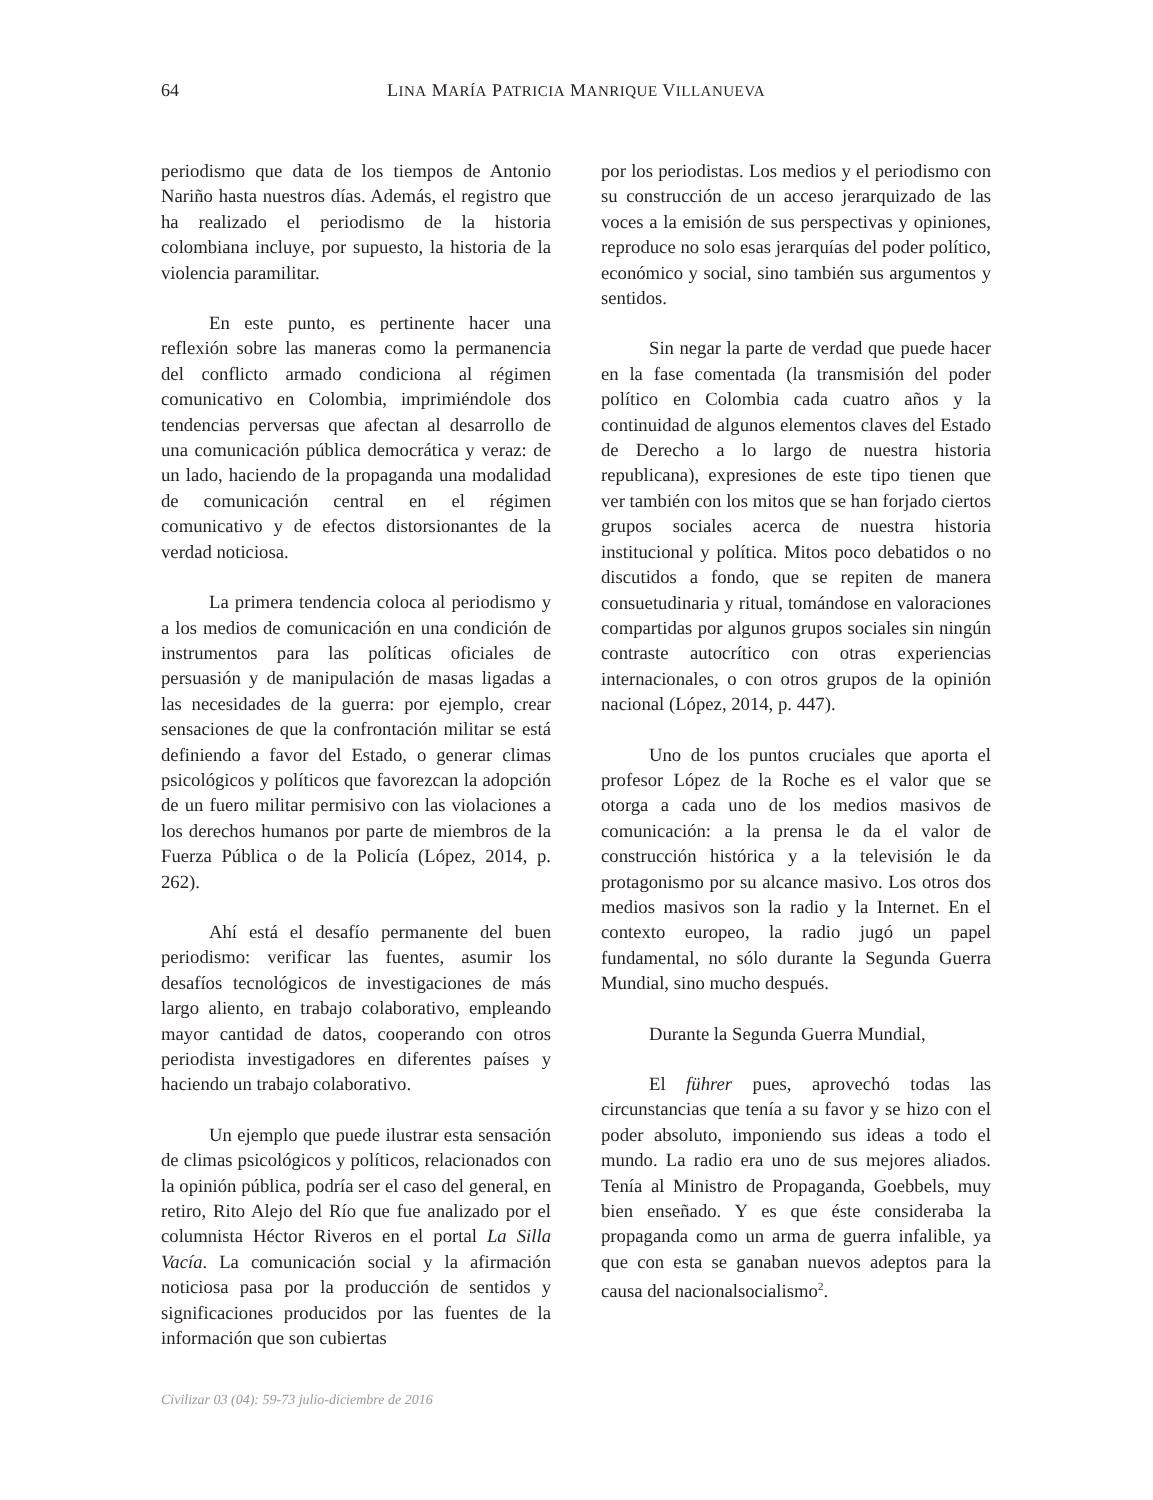64 LINA MARÍA PATRICIA MANRIQUE VILLANUEVA
periodismo que data de los tiempos de Antonio Nariño hasta nuestros días. Además, el registro que ha realizado el periodismo de la historia colombiana incluye, por supuesto, la historia de la violencia paramilitar.
En este punto, es pertinente hacer una reflexión sobre las maneras como la permanencia del conflicto armado condiciona al régimen comunicativo en Colombia, imprimiéndole dos tendencias perversas que afectan al desarrollo de una comunicación pública democrática y veraz: de un lado, haciendo de la propaganda una modalidad de comunicación central en el régimen comunicativo y de efectos distorsionantes de la verdad noticiosa.
La primera tendencia coloca al periodismo y a los medios de comunicación en una condición de instrumentos para las políticas oficiales de persuasión y de manipulación de masas ligadas a las necesidades de la guerra: por ejemplo, crear sensaciones de que la confrontación militar se está definiendo a favor del Estado, o generar climas psicológicos y políticos que favorezcan la adopción de un fuero militar permisivo con las violaciones a los derechos humanos por parte de miembros de la Fuerza Pública o de la Policía (López, 2014, p. 262).
Ahí está el desafío permanente del buen periodismo: verificar las fuentes, asumir los desafíos tecnológicos de investigaciones de más largo aliento, en trabajo colaborativo, empleando mayor cantidad de datos, cooperando con otros periodista investigadores en diferentes países y haciendo un trabajo colaborativo.
Un ejemplo que puede ilustrar esta sensación de climas psicológicos y políticos, relacionados con la opinión pública, podría ser el caso del general, en retiro, Rito Alejo del Río que fue analizado por el columnista Héctor Riveros en el portal La Silla Vacía. La comunicación social y la afirmación noticiosa pasa por la producción de sentidos y significaciones producidos por las fuentes de la información que son cubiertas
por los periodistas. Los medios y el periodismo con su construcción de un acceso jerarquizado de las voces a la emisión de sus perspectivas y opiniones, reproduce no solo esas jerarquías del poder político, económico y social, sino también sus argumentos y sentidos.
Sin negar la parte de verdad que puede hacer en la fase comentada (la transmisión del poder político en Colombia cada cuatro años y la continuidad de algunos elementos claves del Estado de Derecho a lo largo de nuestra historia republicana), expresiones de este tipo tienen que ver también con los mitos que se han forjado ciertos grupos sociales acerca de nuestra historia institucional y política. Mitos poco debatidos o no discutidos a fondo, que se repiten de manera consuetudinaria y ritual, tomándose en valoraciones compartidas por algunos grupos sociales sin ningún contraste autocrítico con otras experiencias internacionales, o con otros grupos de la opinión nacional (López, 2014, p. 447).
Uno de los puntos cruciales que aporta el profesor López de la Roche es el valor que se otorga a cada uno de los medios masivos de comunicación: a la prensa le da el valor de construcción histórica y a la televisión le da protagonismo por su alcance masivo. Los otros dos medios masivos son la radio y la Internet. En el contexto europeo, la radio jugó un papel fundamental, no sólo durante la Segunda Guerra Mundial, sino mucho después.
Durante la Segunda Guerra Mundial,
El führer pues, aprovechó todas las circunstancias que tenía a su favor y se hizo con el poder absoluto, imponiendo sus ideas a todo el mundo. La radio era uno de sus mejores aliados. Tenía al Ministro de Propaganda, Goebbels, muy bien enseñado. Y es que éste consideraba la propaganda como un arma de guerra infalible, ya que con esta se ganaban nuevos adeptos para la causa del nacionalsocialismo<sup>2</sup>.
Civilizar 03 (04): 59-73 julio-diciembre de 2016